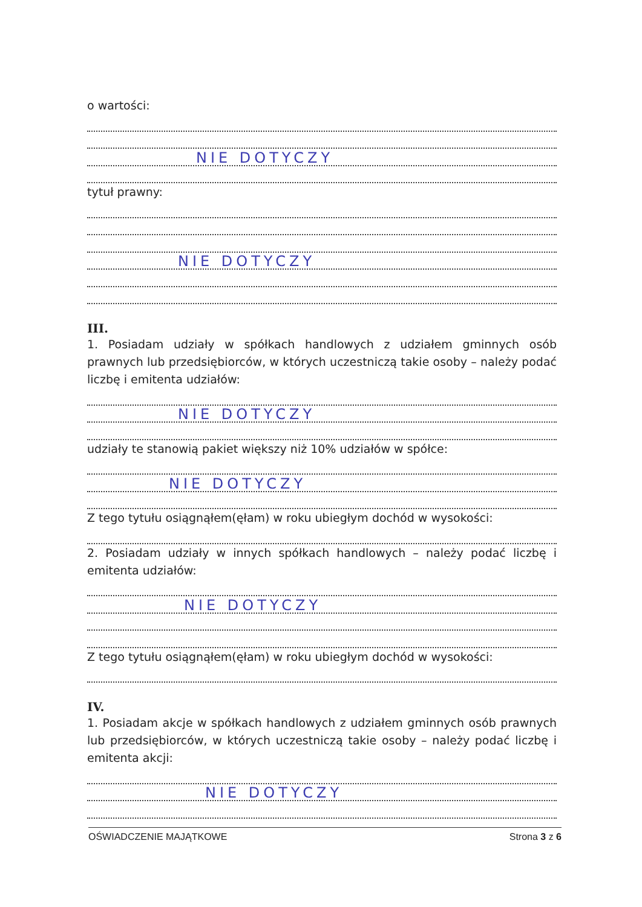o wartości:
NIE DOTYCZY
tytuł prawny:
NIE DOTYCZY
III.
1. Posiadam udziały w spółkach handlowych z udziałem gminnych osób prawnych lub przedsiębiorców, w których uczestniczą takie osoby – należy podać liczbę i emitenta udziałów:
NIE DOTYCZY
udziały te stanowią pakiet większy niż 10% udziałów w spółce:
NIE DOTYCZY
Z tego tytułu osiągnąłem(ęłam) w roku ubiegłym dochód w wysokości:
2. Posiadam udziały w innych spółkach handlowych – należy podać liczbę i emitenta udziałów:
NIE DOTYCZY
Z tego tytułu osiągnąłem(ęłam) w roku ubiegłym dochód w wysokości:
IV.
1. Posiadam akcje w spółkach handlowych z udziałem gminnych osób prawnych lub przedsiębiorców, w których uczestniczą takie osoby – należy podać liczbę i emitenta akcji:
NIE DOTYCZY
OŚWIADCZENIE MAJĄTKOWE Strona 3 z 6